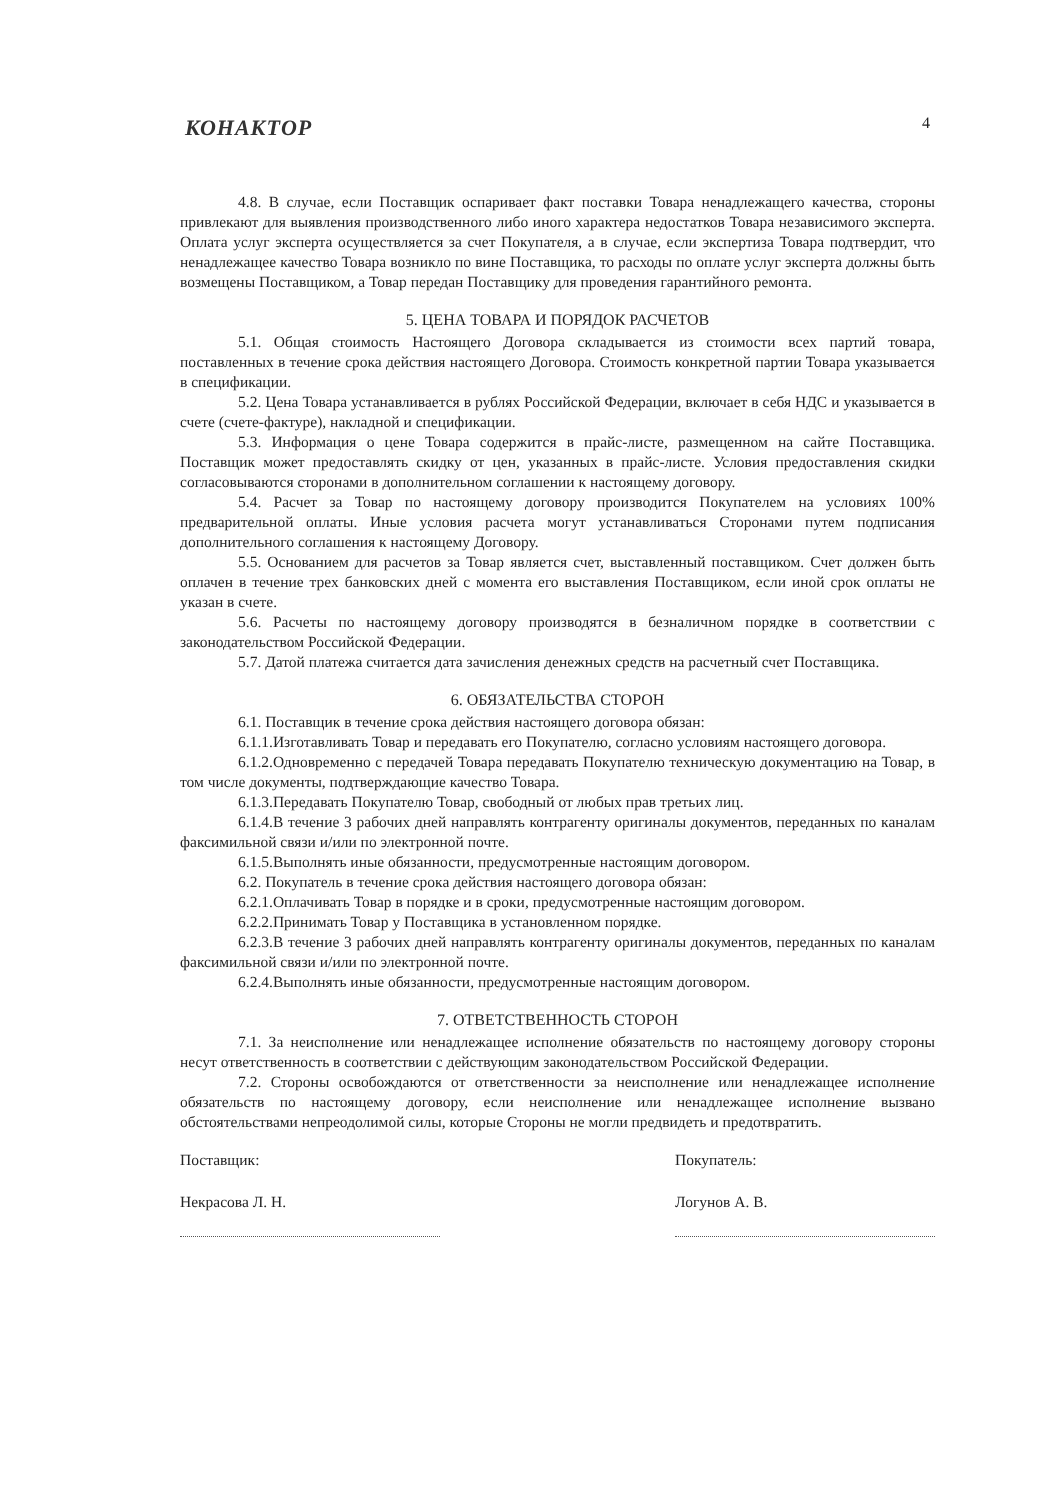4 КОНАКТОР
4.8. В случае, если Поставщик оспаривает факт поставки Товара ненадлежащего качества, стороны привлекают для выявления производственного либо иного характера недостатков Товара независимого эксперта. Оплата услуг эксперта осуществляется за счет Покупателя, а в случае, если экспертиза Товара подтвердит, что ненадлежащее качество Товара возникло по вине Поставщика, то расходы по оплате услуг эксперта должны быть возмещены Поставщиком, а Товар передан Поставщику для проведения гарантийного ремонта.
5. ЦЕНА ТОВАРА И ПОРЯДОК РАСЧЕТОВ
5.1. Общая стоимость Настоящего Договора складывается из стоимости всех партий товара, поставленных в течение срока действия настоящего Договора. Стоимость конкретной партии Товара указывается в спецификации.
5.2. Цена Товара устанавливается в рублях Российской Федерации, включает в себя НДС и указывается в счете (счете-фактуре), накладной и спецификации.
5.3. Информация о цене Товара содержится в прайс-листе, размещенном на сайте Поставщика. Поставщик может предоставлять скидку от цен, указанных в прайс-листе. Условия предоставления скидки согласовываются сторонами в дополнительном соглашении к настоящему договору.
5.4. Расчет за Товар по настоящему договору производится Покупателем на условиях 100% предварительной оплаты. Иные условия расчета могут устанавливаться Сторонами путем подписания дополнительного соглашения к настоящему Договору.
5.5. Основанием для расчетов за Товар является счет, выставленный поставщиком. Счет должен быть оплачен в течение трех банковских дней с момента его выставления Поставщиком, если иной срок оплаты не указан в счете.
5.6. Расчеты по настоящему договору производятся в безналичном порядке в соответствии с законодательством Российской Федерации.
5.7. Датой платежа считается дата зачисления денежных средств на расчетный счет Поставщика.
6. ОБЯЗАТЕЛЬСТВА СТОРОН
6.1. Поставщик в течение срока действия настоящего договора обязан:
6.1.1.Изготавливать Товар и передавать его Покупателю, согласно условиям настоящего договора.
6.1.2.Одновременно с передачей Товара передавать Покупателю техническую документацию на Товар, в том числе документы, подтверждающие качество Товара.
6.1.3.Передавать Покупателю Товар, свободный от любых прав третьих лиц.
6.1.4.В течение 3 рабочих дней направлять контрагенту оригиналы документов, переданных по каналам факсимильной связи и/или по электронной почте.
6.1.5.Выполнять иные обязанности, предусмотренные настоящим договором.
6.2. Покупатель в течение срока действия настоящего договора обязан:
6.2.1.Оплачивать Товар в порядке и в сроки, предусмотренные настоящим договором.
6.2.2.Принимать Товар у Поставщика в установленном порядке.
6.2.3.В течение 3 рабочих дней направлять контрагенту оригиналы документов, переданных по каналам факсимильной связи и/или по электронной почте.
6.2.4.Выполнять иные обязанности, предусмотренные настоящим договором.
7. ОТВЕТСТВЕННОСТЬ СТОРОН
7.1. За неисполнение или ненадлежащее исполнение обязательств по настоящему договору стороны несут ответственность в соответствии с действующим законодательством Российской Федерации.
7.2. Стороны освобождаются от ответственности за неисполнение или ненадлежащее исполнение обязательств по настоящему договору, если неисполнение или ненадлежащее исполнение вызвано обстоятельствами непреодолимой силы, которые Стороны не могли предвидеть и предотвратить.
Поставщик:
Некрасова Л. Н.
Покупатель:
Логунов А. В.